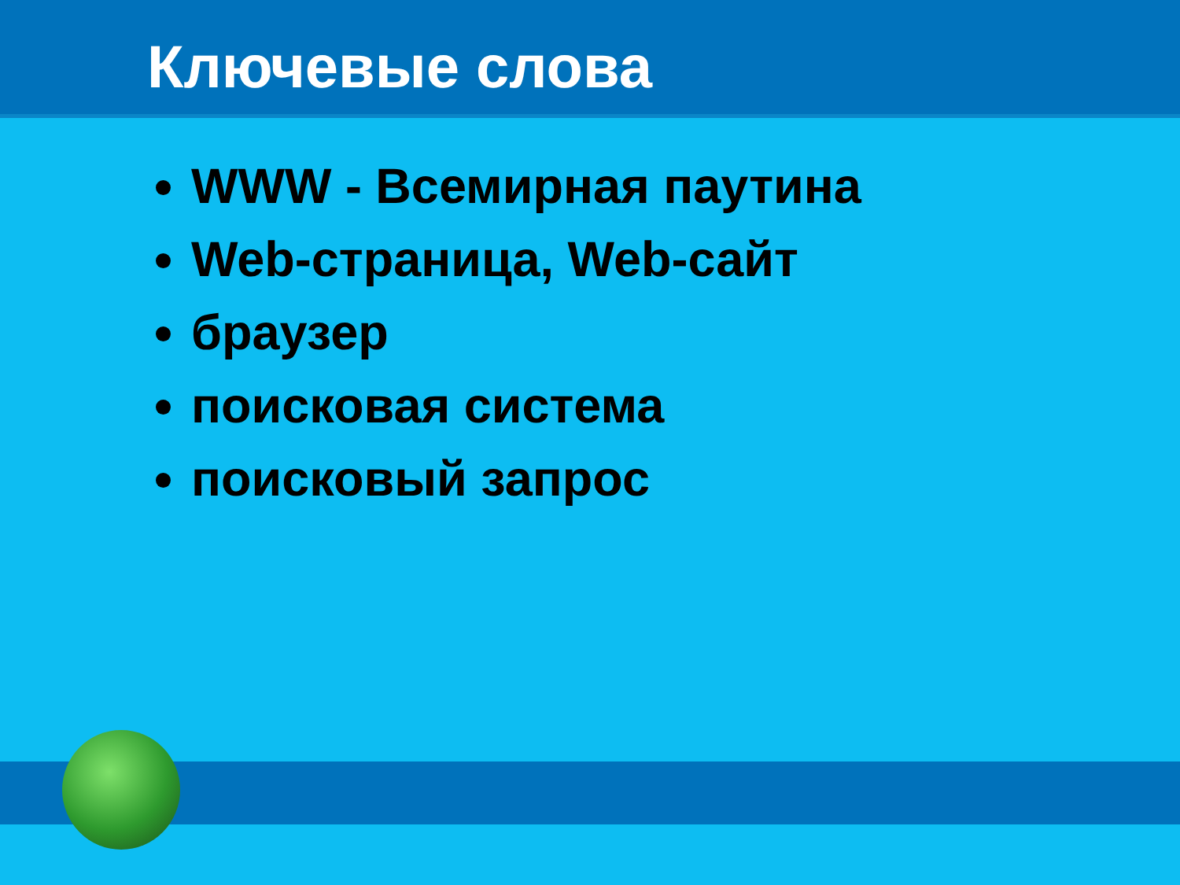Ключевые слова
WWW - Всемирная паутина
Web-страница, Web-сайт
браузер
поисковая система
поисковый запрос